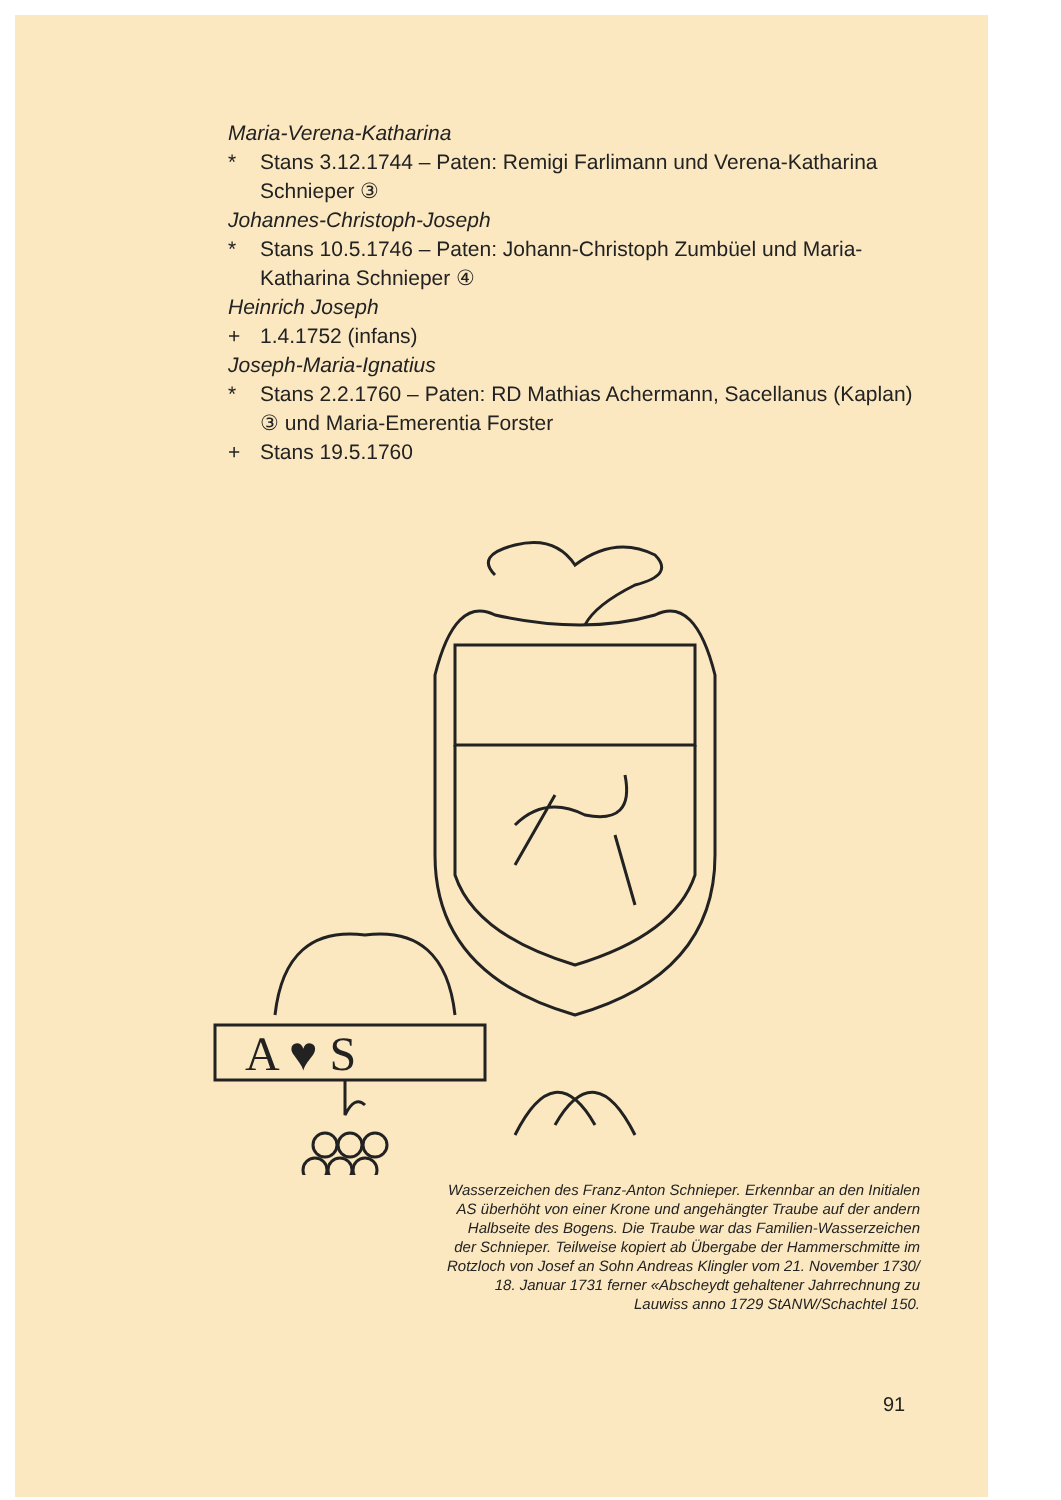Maria-Verena-Katharina
* Stans 3.12.1744 – Paten: Remigi Farlimann und Verena-Katharina Schnieper ③
Johannes-Christoph-Joseph
* Stans 10.5.1746 – Paten: Johann-Christoph Zumbüel und Maria-Katharina Schnieper ④
Heinrich Joseph
+ 1.4.1752 (infans)
Joseph-Maria-Ignatius
* Stans 2.2.1760 – Paten: RD Mathias Achermann, Sacellanus (Kaplan) ③ und Maria-Emerentia Forster
+ Stans 19.5.1760
A ♥ S
Wasserzeichen des Franz-Anton Schnieper. Erkennbar an den Initialen AS überhöht von einer Krone und angehängter Traube auf der andern Halbseite des Bogens. Die Traube war das Familien-Wasserzeichen der Schnieper. Teilweise kopiert ab Übergabe der Hammerschmitte im Rotzloch von Josef an Sohn Andreas Klingler vom 21. November 1730/ 18. Januar 1731 ferner «Abscheydt gehaltener Jahrrechnung zu Lauwiss anno 1729 StANW/Schachtel 150.
91